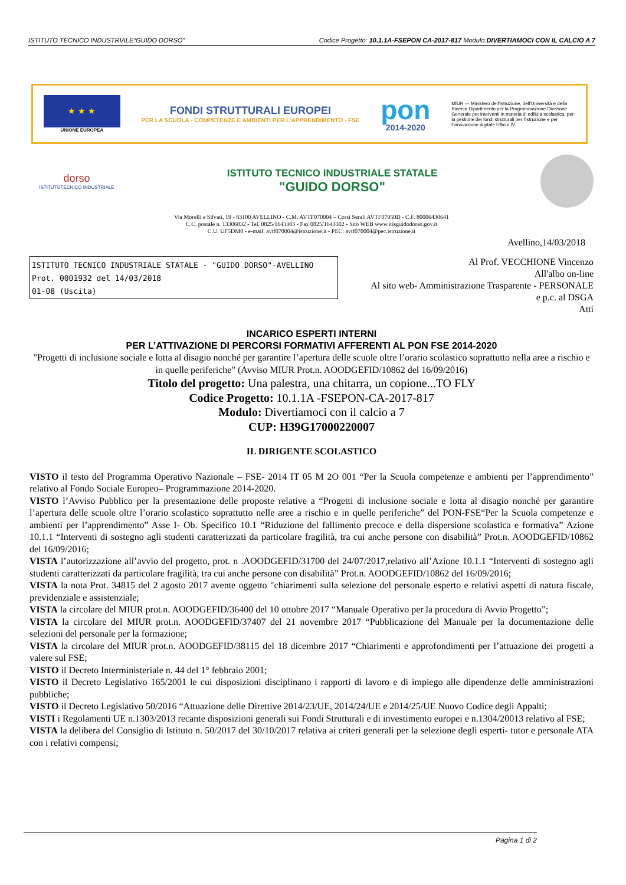ISTITUTO TECNICO INDUSTRIALE“GUIDO DORSO” Codice Progetto: 10.1.1A-FSEPON CA-2017-817 Modulo:DIVERTIAMOCI CON IL CALCIO A 7
★ ★ ★
UNIONE EUROPEA
FONDI STRUTTURALI EUROPEI
PER LA SCUOLA - COMPETENZE E AMBIENTI PER L'APPRENDIMENTO - FSE
pon
2014-2020
MIUR — Ministero dell'Istruzione, dell'Università e della Ricerca Dipartimento per la Programmazione Direzione Generale per interventi in materia di edilizia scolastica, per la gestione dei fondi strutturali per l'istruzione e per l'innovazione digitale Ufficio IV
dorso
ISTITUTOTECNICO INDUSTRIALE
ISTITUTO TECNICO INDUSTRIALE STATALE
"GUIDO DORSO"
Via Morelli e Silvati, 19 - 83100 AVELLINO - C.M. AVTF070004 – Corsi Serali AVTF07050D - C.F. 80006430641
C.C. postale n. 13306832 - Tel. 0825/1643303 - Fax 0825/1643302 - Sito WEB www.itisguidodorso.gov.it
C.U. UF5DM0 - e-mail: avtf070004@istruzione.it - PEC: avtf070004@pec.istruzione.it
Avellino,14/03/2018
ISTITUTO TECNICO INDUSTRIALE STATALE - "GUIDO DORSO"-AVELLINO
Prot. 0001932 del 14/03/2018
01-08 (Uscita)
Al Prof. VECCHIONE Vincenzo
All'albo on-line
Al sito web- Amministrazione Trasparente - PERSONALE
e p.c. al DSGA
Atti
INCARICO ESPERTI INTERNI
PER L’ATTIVAZIONE DI PERCORSI FORMATIVI AFFERENTI AL PON FSE 2014-2020
"Progetti di inclusione sociale e lotta al disagio nonché per garantire l’apertura delle scuole oltre l’orario scolastico soprattutto nella aree a rischio e in quelle periferiche" (Avviso MIUR Prot.n. AOODGEFID/10862 del 16/09/2016)
Titolo del progetto: Una palestra, una chitarra, un copione...TO FLY
Codice Progetto: 10.1.1A -FSEPON-CA-2017-817
Modulo: Divertiamoci con il calcio a 7
CUP: H39G17000220007
IL DIRIGENTE SCOLASTICO
VISTO il testo del Programma Operativo Nazionale – FSE- 2014 IT 05 M 2O 001 “Per la Scuola competenze e ambienti per l’apprendimento” relativo al Fondo Sociale Europeo– Programmazione 2014-2020.
VISTO l’Avviso Pubblico per la presentazione delle proposte relative a “Progetti di inclusione sociale e lotta al disagio nonché per garantire l’apertura delle scuole oltre l’orario scolastico soprattutto nelle aree a rischio e in quelle periferiche” del PON-FSE“Per la Scuola competenze e ambienti per l’apprendimento” Asse I- Ob. Specifico 10.1 “Riduzione del fallimento precoce e della dispersione scolastica e formativa” Azione 10.1.1 “Interventi di sostegno agli studenti caratterizzati da particolare fragilità, tra cui anche persone con disabilità” Prot.n. AOODGEFID/10862 del 16/09/2016;
VISTA l’autorizzazione all’avvio del progetto, prot. n .AOODGEFID/31700 del 24/07/2017,relativo all’Azione 10.1.1 “Interventi di sostegno agli studenti caratterizzati da particolare fragilità, tra cui anche persone con disabilità” Prot.n. AOODGEFID/10862 del 16/09/2016;
VISTA la nota Prot. 34815 del 2 agosto 2017 avente oggetto "chiarimenti sulla selezione del personale esperto e relativi aspetti di natura fiscale, previdenziale e assistenziale;
VISTA la circolare del MIUR prot.n. AOODGEFID/36400 del 10 ottobre 2017 “Manuale Operativo per la procedura di Avvio Progetto”;
VISTA la circolare del MIUR prot.n. AOODGEFID/37407 del 21 novembre 2017 “Pubblicazione del Manuale per la documentazione delle selezioni del personale per la formazione;
VISTA la circolare del MIUR prot.n. AOODGEFID/38115 del 18 dicembre 2017 “Chiarimenti e approfondimenti per l’attuazione dei progetti a valere sul FSE;
VISTO il Decreto Interministeriale n. 44 del 1° febbraio 2001;
VISTO il Decreto Legislativo 165/2001 le cui disposizioni disciplinano i rapporti di lavoro e di impiego alle dipendenze delle amministrazioni pubbliche;
VISTO il Decreto Legislativo 50/2016 “Attuazione delle Direttive 2014/23/UE, 2014/24/UE e 2014/25/UE Nuovo Codice degli Appalti;
VISTI i Regolamenti UE n.1303/2013 recante disposizioni generali sui Fondi Strutturali e di investimento europei e n.1304/20013 relativo al FSE;
VISTA la delibera del Consiglio di Istituto n. 50/2017 del 30/10/2017 relativa ai criteri generali per la selezione degli esperti- tutor e personale ATA con i relativi compensi;
Pagina 1 di 2